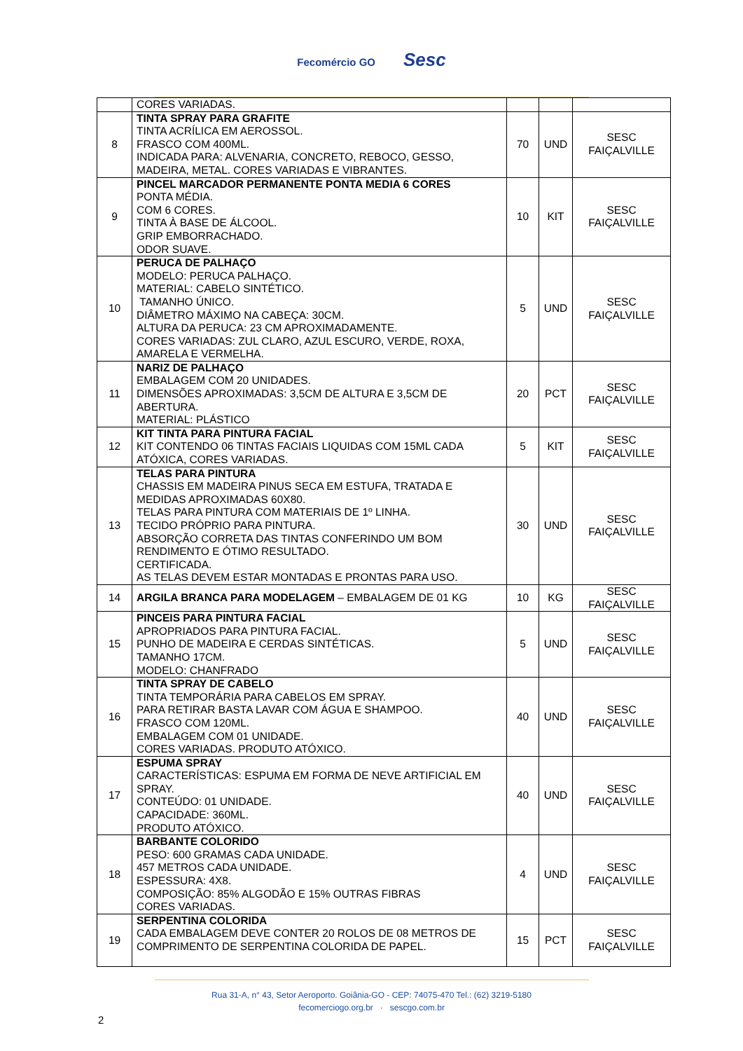Fecomércio GO Sesc
| | CORES VARIADAS. | | | |
| 8 | TINTA SPRAY PARA GRAFITE TINTA ACRÍLICA EM AEROSSOL. FRASCO COM 400ML. INDICADA PARA: ALVENARIA, CONCRETO, REBOCO, GESSO, MADEIRA, METAL. CORES VARIADAS E VIBRANTES. | 70 | UND | SESC FAIÇALVILLE |
| 9 | PINCEL MARCADOR PERMANENTE PONTA MEDIA 6 CORES PONTA MÉDIA. COM 6 CORES. TINTA À BASE DE ÁLCOOL. GRIP EMBORRACHADO. ODOR SUAVE. | 10 | KIT | SESC FAIÇALVILLE |
| 10 | PERUCA DE PALHAÇO MODELO: PERUCA PALHAÇO. MATERIAL: CABELO SINTÉTICO. TAMANHO ÚNICO. DIÂMETRO MÁXIMO NA CABEÇA: 30CM. ALTURA DA PERUCA: 23 CM APROXIMADAMENTE. CORES VARIADAS: ZUL CLARO, AZUL ESCURO, VERDE, ROXA, AMARELA E VERMELHA. | 5 | UND | SESC FAIÇALVILLE |
| 11 | NARIZ DE PALHAÇO EMBALAGEM COM 20 UNIDADES. DIMENSÕES APROXIMADAS: 3,5CM DE ALTURA E 3,5CM DE ABERTURA. MATERIAL: PLÁSTICO | 20 | PCT | SESC FAIÇALVILLE |
| 12 | KIT TINTA PARA PINTURA FACIAL KIT CONTENDO 06 TINTAS FACIAIS LIQUIDAS COM 15ML CADA ATÓXICA, CORES VARIADAS. | 5 | KIT | SESC FAIÇALVILLE |
| 13 | TELAS PARA PINTURA CHASSIS EM MADEIRA PINUS SECA EM ESTUFA, TRATADA E MEDIDAS APROXIMADAS 60X80. TELAS PARA PINTURA COM MATERIAIS DE 1º LINHA. TECIDO PRÓPRIO PARA PINTURA. ABSORÇÃO CORRETA DAS TINTAS CONFERINDO UM BOM RENDIMENTO E ÓTIMO RESULTADO. CERTIFICADA. AS TELAS DEVEM ESTAR MONTADAS E PRONTAS PARA USO. | 30 | UND | SESC FAIÇALVILLE |
| 14 | ARGILA BRANCA PARA MODELAGEM – EMBALAGEM DE 01 KG | 10 | KG | SESC FAIÇALVILLE |
| 15 | PINCEIS PARA PINTURA FACIAL APROPRIADOS PARA PINTURA FACIAL. PUNHO DE MADEIRA E CERDAS SINTÉTICAS. TAMANHO 17CM. MODELO: CHANFRADO | 5 | UND | SESC FAIÇALVILLE |
| 16 | TINTA SPRAY DE CABELO TINTA TEMPORÁRIA PARA CABELOS EM SPRAY. PARA RETIRAR BASTA LAVAR COM ÁGUA E SHAMPOO. FRASCO COM 120ML. EMBALAGEM COM 01 UNIDADE. CORES VARIADAS. PRODUTO ATÓXICO. | 40 | UND | SESC FAIÇALVILLE |
| 17 | ESPUMA SPRAY CARACTERÍSTICAS: ESPUMA EM FORMA DE NEVE ARTIFICIAL EM SPRAY. CONTEÚDO: 01 UNIDADE. CAPACIDADE: 360ML. PRODUTO ATÓXICO. | 40 | UND | SESC FAIÇALVILLE |
| 18 | BARBANTE COLORIDO PESO: 600 GRAMAS CADA UNIDADE. 457 METROS CADA UNIDADE. ESPESSURA: 4X8. COMPOSIÇÃO: 85% ALGODÃO E 15% OUTRAS FIBRAS CORES VARIADAS. | 4 | UND | SESC FAIÇALVILLE |
| 19 | SERPENTINA COLORIDA CADA EMBALAGEM DEVE CONTER 20 ROLOS DE 08 METROS DE COMPRIMENTO DE SERPENTINA COLORIDA DE PAPEL. | 15 | PCT | SESC FAIÇALVILLE |
Rua 31-A, n° 43, Setor Aeroporto. Goiânia-GO - CEP: 74075-470 Tel.: (62) 3219-5180
fecomerciogo.org.br · sescgo.com.br
2